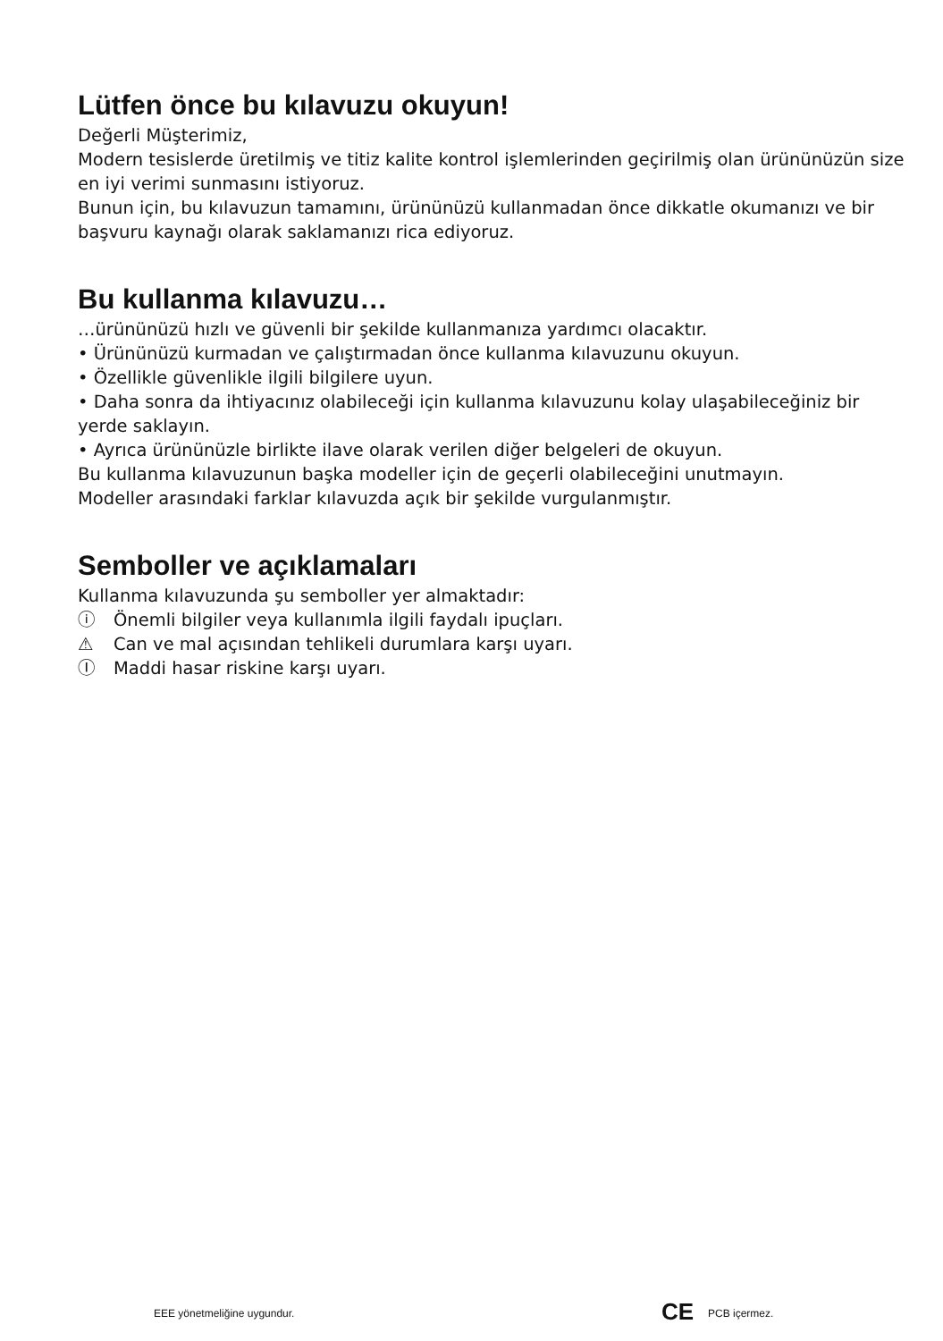Lütfen önce bu kılavuzu okuyun!
Değerli Müşterimiz,
Modern tesislerde üretilmiş ve titiz kalite kontrol işlemlerinden geçirilmiş olan ürününüzün size en iyi verimi sunmasını istiyoruz.
Bunun için, bu kılavuzun tamamını, ürününüzü kullanmadan önce dikkatle okumanızı ve bir başvuru kaynağı olarak saklamanızı rica ediyoruz.
Bu kullanma kılavuzu…
…ürününüzü hızlı ve güvenli bir şekilde kullanmanıza yardımcı olacaktır.
• Ürününüzü kurmadan ve çalıştırmadan önce kullanma kılavuzunu okuyun.
• Özellikle güvenlikle ilgili bilgilere uyun.
• Daha sonra da ihtiyacınız olabileceği için kullanma kılavuzunu kolay ulaşabileceğiniz bir yerde saklayın.
• Ayrıca ürününüzle birlikte ilave olarak verilen diğer belgeleri de okuyun.
Bu kullanma kılavuzunun başka modeller için de geçerli olabileceğini unutmayın.
Modeller arasındaki farklar kılavuzda açık bir şekilde vurgulanmıştır.
Semboller ve açıklamaları
Kullanma kılavuzunda şu semboller yer almaktadır:
ⓘ Önemli bilgiler veya kullanımla ilgili faydalı ipuçları.
⚠ Can ve mal açısından tehlikeli durumlara karşı uyarı.
Ⓘ Maddi hasar riskine karşı uyarı.
EEE yönetmeliğine uygundur. CE PCB içermez.